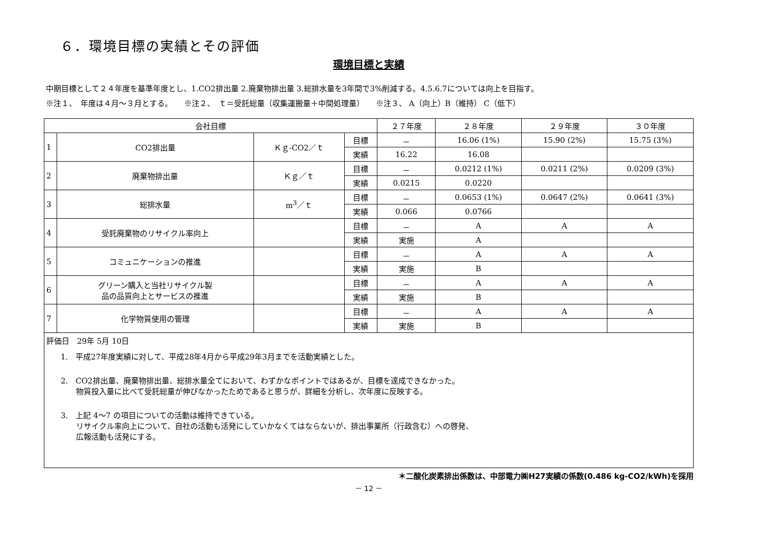６．環境目標の実績とその評価
環境目標と実績
中期目標として２４年度を基準年度とし、1.CO2排出量 2.廃棄物排出量 3.総排水量を3年間で3%削減する。4.5.6.7については向上を目指す。
※注１、　年度は４月～３月とする。　　※注２、　ｔ＝受託総量（収集運搬量＋中間処理量）　　※注３、 A（向上）B（維持） C（低下）
| 会社目標 | | | | ２７年度 | ２８年度 | ２９年度 | ３０年度 |
| --- | --- | --- | --- | --- | --- | --- | --- |
| 1 | CO2排出量 | Ｋｇ-CO2／ｔ | 目標 | － | 16.06 (1%) | 15.90 (2%) | 15.75 (3%) |
| | | | 実績 | 16.22 | 16.08 | | |
| 2 | 廃棄物排出量 | Ｋｇ／ｔ | 目標 | － | 0.0212 (1%) | 0.0211 (2%) | 0.0209 (3%) |
| | | | 実績 | 0.0215 | 0.0220 | | |
| 3 | 総排水量 | m<sup>3</sup>／ｔ | 目標 | － | 0.0653 (1%) | 0.0647 (2%) | 0.0641 (3%) |
| | | | 実績 | 0.066 | 0.0766 | | |
| 4 | 受託廃棄物のリサイクル率向上 | | 目標 | － | A | A | A |
| | | | 実績 | 実施 | A | | |
| 5 | コミュニケーションの推進 | | 目標 | － | A | A | A |
| | | | 実績 | 実施 | B | | |
| 6 | グリーン購入と当社リサイクル製 品の品質向上とサービスの推進 | | 目標 | － | A | A | A |
| | | | 実績 | 実施 | B | | |
| 7 | 化学物質使用の管理 | | 目標 | － | A | A | A |
| | | | 実績 | 実施 | B | | |
| 評価日 29年 5月 10日 1. 平成27年度実績に対して、平成28年4月から平成29年3月までを活動実績とした。 2. CO2排出量、廃棄物排出量、総排水量全てにおいて、わずかなポイントではあるが、目標を達成できなかった。 物質投入量に比べて受託総量が伸びなかったためであると思うが、詳細を分析し、次年度に反映する。 3. 上記 4～7 の項目についての活動は維持できている。 リサイクル率向上について、自社の活動も活発にしていかなくてはならないが、排出事業所（行政含む）への啓発、 広報活動も活発にする。 | | | | | | | |
＊二酸化炭素排出係数は、中部電力㈱H27実績の係数(0.486 kg-CO2/kWh)を採用
－ 12 －